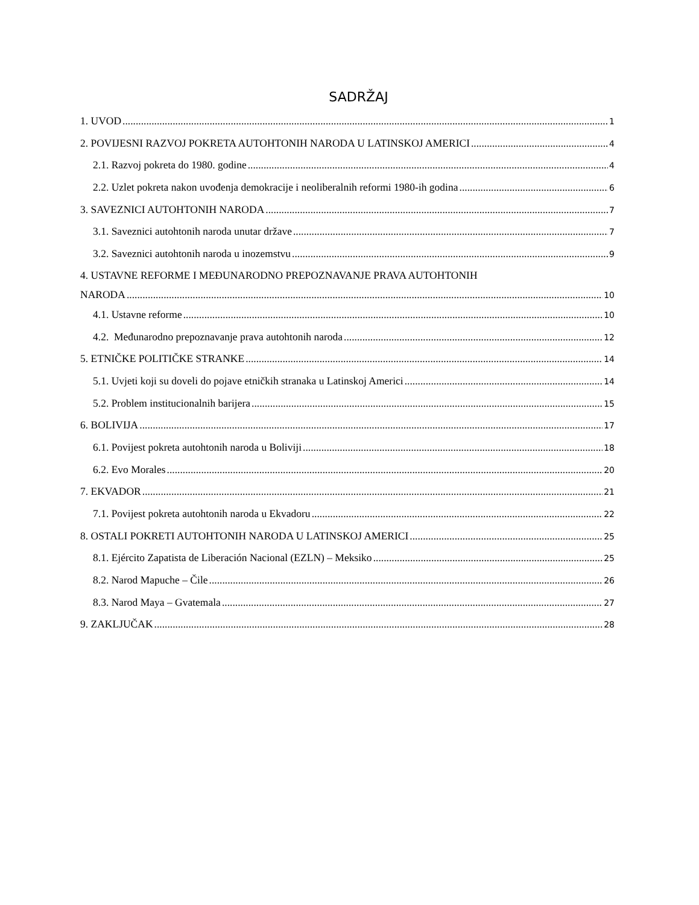SADRŽAJ
1. UVOD 1
2. POVIJESNI RAZVOJ POKRETA AUTOHTONIH NARODA U LATINSKOJ AMERICI 4
2.1. Razvoj pokreta do 1980. godine 4
2.2. Uzlet pokreta nakon uvođenja demokracije i neoliberalnih reformi 1980-ih godina 6
3. SAVEZNICI AUTOHTONIH NARODA 7
3.1. Saveznici autohtonih naroda unutar države 7
3.2. Saveznici autohtonih naroda u inozemstvu 9
4. USTAVNE REFORME I MEĐUNARODNO PREPOZNAVANJE PRAVA AUTOHTONIH
NARODA 10
4.1. Ustavne reforme 10
4.2. Međunarodno prepoznavanje prava autohtonih naroda 12
5. ETNIČKE POLITIČKE STRANKE 14
5.1. Uvjeti koji su doveli do pojave etničkih stranaka u Latinskoj Americi 14
5.2. Problem institucionalnih barijera 15
6. BOLIVIJA 17
6.1. Povijest pokreta autohtonih naroda u Boliviji 18
6.2. Evo Morales 20
7. EKVADOR 21
7.1. Povijest pokreta autohtonih naroda u Ekvadoru 22
8. OSTALI POKRETI AUTOHTONIH NARODA U LATINSKOJ AMERICI 25
8.1. Ejército Zapatista de Liberación Nacional (EZLN) – Meksiko 25
8.2. Narod Mapuche – Čile 26
8.3. Narod Maya – Gvatemala 27
9. ZAKLJUČAK 28